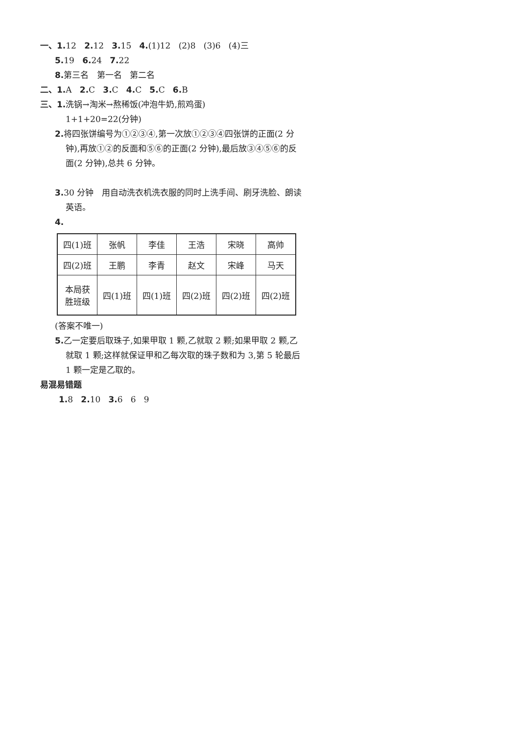一、1. 12 2. 12 3. 15 4.(1)12 (2)8 (3)6 (4)三
5. 19 6. 24 7. 22
8. 第三名 第一名 第二名
二、1. A 2. C 3. C 4. C 5. C 6. B
三、1. 洗锅→淘米→熬稀饭(冲泡牛奶,煎鸡蛋)
1+1+20=22(分钟)
2. 将四张饼编号为①②③④,第一次放①②③④四张饼的正面(2 分钟),再放①②的反面和⑤⑥的正面(2 分钟),最后放③④⑤⑥的反面(2 分钟),总共 6 分钟。
3. 30 分钟 用自动洗衣机洗衣服的同时上洗手间、刷牙洗脸、朗读英语。
4.
| 四(1)班 | 张帆 | 李佳 | 王浩 | 宋晓 | 高帅 |
| 四(2)班 | 王鹏 | 李青 | 赵文 | 宋峰 | 马天 |
| 本局获 胜班级 | 四(1)班 | 四(1)班 | 四(2)班 | 四(2)班 | 四(2)班 |
(答案不唯一)
5. 乙一定要后取珠子,如果甲取 1 颗,乙就取 2 颗;如果甲取 2 颗,乙就取 1 颗;这样就保证甲和乙每次取的珠子数和为 3,第 5 轮最后 1 颗一定是乙取的。
易混易错题
1. 8 2. 10 3. 6 6 9